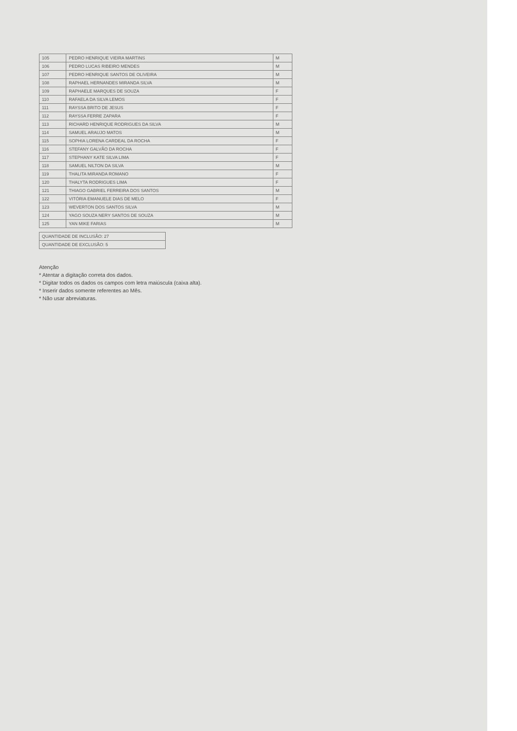| 105 | PEDRO HENRIQUE VIEIRA MARTINS | M |
| --- | --- | --- |
| 106 | PEDRO LUCAS RIBEIRO MENDES | M |
| 107 | PEDRO HENRIQUE SANTOS DE OLIVEIRA | M |
| 108 | RAPHAEL HERNANDES MIRANDA SILVA | M |
| 109 | RAPHAELE MARQUES DE SOUZA | F |
| 110 | RAFAELA DA SILVA LEMOS | F |
| 111 | RAYSSA BRITO DE JESUS | F |
| 112 | RAYSSA FERRE ZAPARA | F |
| 113 | RICHARD HENRIQUE RODRIGUES DA SILVA | M |
| 114 | SAMUEL ARAUJO MATOS | M |
| 115 | SOPHIA LORENA CARDEAL DA ROCHA | F |
| 116 | STEFANY GALVÃO DA ROCHA | F |
| 117 | STEPHANY KATE SILVA LIMA | F |
| 118 | SAMUEL NILTON DA SILVA | M |
| 119 | THALITA MIRANDA ROMANO | F |
| 120 | THALYTA RODRIGUES LIMA | F |
| 121 | THIAGO GABRIEL FERREIRA DOS SANTOS | M |
| 122 | VITÓRIA EMANUELE DIAS DE MELO | F |
| 123 | WEVERTON DOS SANTOS SILVA | M |
| 124 | YAGO SOUZA NERY SANTOS DE SOUZA | M |
| 125 | YAN MIKE FARIAS | M |
| QUANTIDADE DE INCLUSÃO: 27 |
| QUANTIDADE DE EXCLUSÃO: 5 |
Atenção
* Atentar a digitação correta dos dados.
* Digitar todos os dados os campos com letra maiúscula (caixa alta).
* Inserir dados somente referentes ao Mês.
* Não usar abreviaturas.